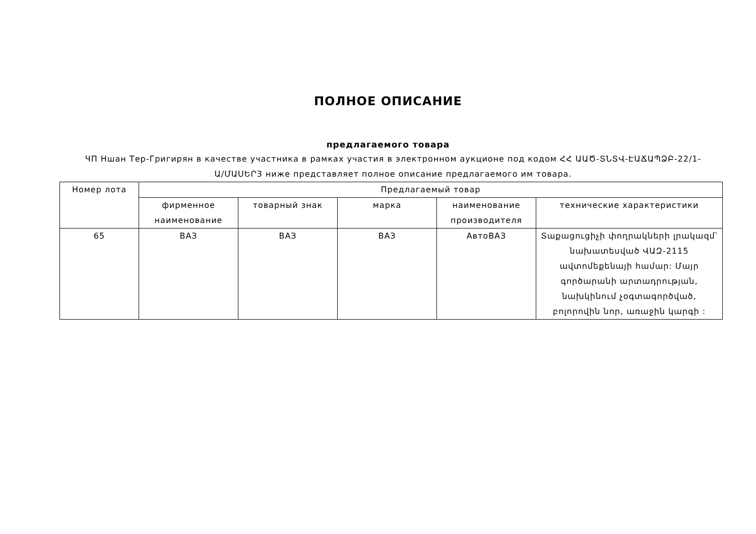ПОЛНОЕ ОПИСАНИЕ
предлагаемого товара
ЧП Ншан Тер-Григирян в качестве участника в рамках участия в электронном аукционе под кодом ՀՀ ԱԱԾ-ՏՆՏՎ-ԷԱՃԱՊՁԲ-22/1-Ա/ՄԱՍԵՐ3 ниже представляет полное описание предлагаемого им товара.
| Номер лота | Предлагаемый товар | | | | |
| --- | --- | --- | --- | --- | --- |
| | фирменное наименование | товарный знак | марка | наименование производителя | технические характеристики |
| 65 | ВАЗ | ВАЗ | ВАЗ | АвтоВАЗ | Տաքացուցիչի փողրակների լրակազմ՝ նախատեսված ՎԱԶ-2115 ավտոմեքենայի համար: Մայր գործարանի արտադրության, նախկինում չօգտագործված, բոլորովին նոր, առաջին կարգի : |